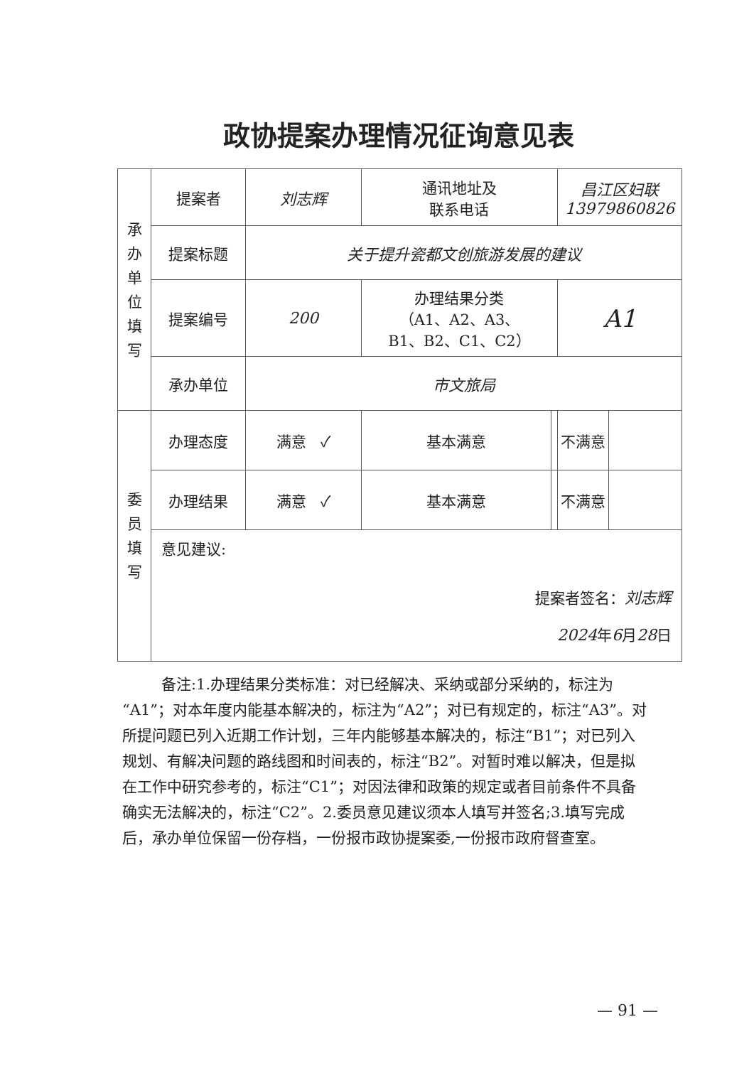政协提案办理情况征询意见表
| 承 办 单 位 填 写 | 提案者 | 刘志辉 | 通讯地址及 联系电话 | | 昌江区妇联 13979860826 | |
| | 提案标题 | 关于提升瓷都文创旅游发展的建议 | | | | |
| | 提案编号 | 200 | 办理结果分类 （A1、A2、A3、 B1、B2、C1、C2） | | A1 | |
| | 承办单位 | 市文旅局 | | | | |
| 委 员 填 写 | 办理态度 | 满意 ✓ | 基本满意 | | 不满意 | |
| | 办理结果 | 满意 ✓ | 基本满意 | | 不满意 | |
| | 意见建议: 提案者签名： 刘志辉 2024 年 6 月 28 日 | | | | | |
备注:1.办理结果分类标准：对已经解决、采纳或部分采纳的，标注为“A1”；对本年度内能基本解决的，标注为“A2”；对已有规定的，标注“A3”。对所提问题已列入近期工作计划，三年内能够基本解决的，标注“B1”；对已列入规划、有解决问题的路线图和时间表的，标注“B2”。对暂时难以解决，但是拟在工作中研究参考的，标注“C1”；对因法律和政策的规定或者目前条件不具备确实无法解决的，标注“C2”。2.委员意见建议须本人填写并签名;3.填写完成后，承办单位保留一份存档，一份报市政协提案委,一份报市政府督查室。
— 91 —